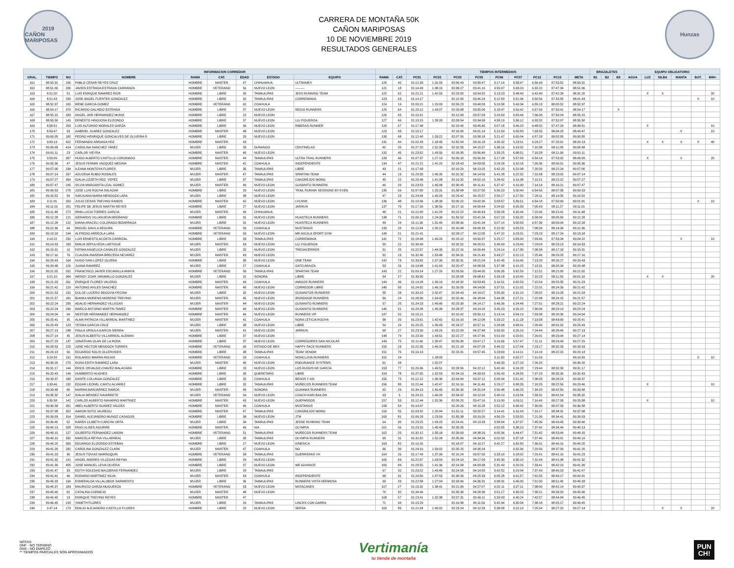2019
CAÑON MARIPOSAS
CARRERA DE MONTAÑA 50K
CAÑON MARIPOSAS
10 DE NOVIEMBRE 2019
RESULTADOS GENERALES
Hunzas
| | | | INFORMACION CORREDOR | | | | | | | | TIEMPOS INTERMEDIOS | | | | | | | | | BRAZALETES | | | EQUIPO OBLIGATORIO | | | | | |
| --- | --- | --- | --- | --- | --- | --- | --- | --- | --- | --- | --- | --- | --- | --- | --- | --- | --- | --- | --- | --- | --- | --- | --- | --- | --- | --- | --- | --- |
| GRAL. | TIEMPO | NO | NOMBRE | RAMA | CAT. | EDAD | ESTADO | EQUIPO | RAMA | CAT. | PC01 | PC02 | PC03 | PC05 | PC06 | PC07 | PC12 | PC13 | META | B1 | B2 | B3 | AGUA | LUZ | SILBA | MANTA | BOT. | MIN+ |
| 161 | 08:50:31 | 106 | PABLO CESAR REYES CRUZ | HOMBRE | MASTER | 47 | CHIHUAHUA | ULTRAMEX | 120 | 42 | 01:12:33 | 1:31:55 | 02:09:43 | 03:50:47 | 5:17:14 | 5:58:47 | 6:56:43 | 07:53:52 | 08:50:31 | | | | | | | | | |
| 162 | 08:51:06 | 206 | JAVIER ESTRADA ESTRADA CARRANZA | HOMBRE | VETERANO | 56 | NUEVO LEON | ——— | 121 | 18 | 01:14:43 | 1:38:19 | 02:08:27 | 03:41:16 | 4:55:07 | 5:33:29 | 6:32:22 | 07:47:34 | 08:51:06 | | | | | | | | | |
| 163 | 8:51:20 | 51 | LUIS ENRIQUE RAMIREZ RIOS | HOMBRE | LIBRE | 39 | TAMAULIPAS | JESS RUNNING TEAM | 122 | 62 | 01:21:21 | 1:42:55 | 02:23:05 | 03:54:32 | 5:13:23 | 5:48:40 | 6:42:40 | 07:42:28 | 08:31:20 | | | | | X | X | | | 20 |
| 164 | 8:51:43 | 230 | JOSE ANGEL FUENTES GONZALEZ | HOMBRE | LIBRE | 32 | TAMAULIPAS | CORREMANIA | 123 | 63 | 01:14:17 | | 02:12:00 | 03:46:24 | 5:12:50 | 5:51:34 | 6:50:56 | 07:53:55 | 08:41:43 | | | | | | | | X | 10 |
| 165 | 08:52:37 | 165 | RENE GARCIA GOMEZ | HOMBRE | VETERANO | 62 | COAHUILA | | 124 | 19 | 01:09:21 | 1:29:03 | 02:09:23 | 03:40:03 | 5:10:58 | 5:49:34 | 6:55:13 | 08:00:52 | 08:52:37 | | | | | | | | | |
| 166 | 08:54:17 | 370 | RICARDO GALINDO ESTRADA | HOMBRE | LIBRE | 37 | NUEVO LEON | REGIO RUNNERS | 125 | 64 | 01:20:12 | 1:43:07 | 02:20:08 | 03:55:06 | 5:18:47 | 5:59:42 | 6:57:59 | 07:59:41 | 08:54:17 | | | X | | | | | | |
| 167 | 08:55:15 | 333 | ANGEL JAIR HERNANDEZ MUNIZ | HOMBRE | LIBRE | 22 | NUEVO LEON | | 126 | 65 | 01:15:51 | | 02:12:00 | 03:57:03 | 5:24:09 | 6:05:46 | 7:06:00 | 07:59:24 | 08:55:15 | | | | | | | | | |
| 168 | 08:55:50 | 145 | ERNESTO HINOJOSA ELIZONDO | HOMBRE | LIBRE | 37 | NUEVO LEON | LILI FIGUEROA | 127 | 66 | 01:10:15 | 1:28:33 | 02:03:54 | 03:34:58 | 4:58:19 | 5:36:12 | 6:33:32 | 07:52:07 | 08:55:50 | | | | | | | | | |
| 169 | 8:58:51 | 203 | LUIS ALFONSO MORALES GARZA | HOMBRE | LIBRE | 36 | NUEVO LEON | RIBERAS RUNNER | 128 | 67 | 01:17:48 | | 02:10:40 | 03:45:45 | 5:07:18 | 5:46:20 | 6:48:02 | 07:47:24 | 08:48:51 | | | | | X | | | | 10 |
| 170 | 8:59:47 | 93 | GABRIEL JUAREZ GONZALEZ | HOMBRE | MASTER | 48 | NUEVO LEON | | 129 | 43 | 01:15:17 | | 02:16:00 | 04:01:14 | 5:21:59 | 6:05:50 | 7:03:55 | 08:04:25 | 08:49:47 | | | | | | | X | | 10 |
| 171 | 09:00:05 | 182 | PEDRO HENRIQUE GONCALVES DE OLIVEIRA R | HOMBRE | LIBRE | 33 | NUEVO LEON | | 130 | 68 | 01:12:40 | 1:33:22 | 02:07:50 | 03:58:18 | 5:21:47 | 6:05:04 | 6:57:28 | 08:02:05 | 09:00:05 | | | | | | | | | |
| 172 | 9:00:13 | 422 | FERNANDO ARRIAGA HDZ | HOMBRE | MASTER | 43 | | | 131 | 44 | 01:02:43 | 1:18:45 | 01:52:04 | 03:16:18 | 4:35:32 | 5:23:11 | 6:23:27 | 07:25:01 | 08:20:13 | | | | | X | X | X | X | 40 |
| 173 | 09:00:48 | 414 | CAROLINA SANCHEZ YANEZ | MUJER | LIBRE | 33 | DURANGO | CENTINELAS | 42 | 20 | 01:27:20 | 1:52:39 | 02:32:55 | 04:15:57 | 5:38:16 | 6:15:02 | 7:10:38 | 08:11:00 | 09:00:48 | | | | | | | | | |
| 174 | 09:01:11 | 23 | CARLOS VIEYRA | HOMBRE | MASTER | 40 | NUEVO LEON | | 132 | 45 | 01:23:52 | 1:43:56 | 02:18:35 | 03:56:40 | 5:33:25 | 6:08:51 | 7:10:28 | 08:11:39 | 09:01:11 | | | | | | | | | |
| 175 | 9:03:09 | 307 | HUGO ALBERTO CASTILLO CORONADO | HOMBRE | MASTER | 44 | TAMAULIPAS | ULTRA TRAIL RUNNERS | 133 | 46 | 01:07:37 | 1:27:13 | 02:06:10 | 03:56:39 | 5:17:28 | 5:57:09 | 6:54:14 | 07:53:32 | 08:43:09 | | | | | X | | X | | 20 |
| 176 | 09:05:36 | 47 | JESUS FERMIN VAZQUEZ MEDINA | HOMBRE | MASTER | 42 | COAHUILA | INDEPENDIENTE | 134 | 47 | 01:21:21 | 1:41:29 | 02:18:43 | 04:03:05 | 5:29:28 | 6:10:18 | 7:09:36 | 08:06:01 | 09:05:36 | | | | | | | | | |
| 177 | 09:07:00 | 234 | ILEANA MONTOYA FLORES | MUJER | LIBRE | 35 | TAMAULIPAS | LIBRE | 43 | 21 | 01:17:43 | | 02:19:29 | 04:13:25 | 5:42:20 | 6:22:08 | 7:20:50 | 08:22:24 | 09:07:00 | | | | | | | | | |
| 178 | 09:07:14 | 257 | AZUCENA RUBIO ROSALES | MUJER | MASTER | 47 | TAMAULIPAS | SPARTAN TEAM | 44 | 19 | 01:23:35 | 1:45:35 | 02:31:32 | 04:14:09 | 5:41:28 | 6:22:32 | 7:19:58 | 08:23:02 | 09:07:14 | | | | | | | | | |
| 179 | 09:07:27 | 354 | IDALIA LIZZETH RDZ. YEPEZ | MUJER | LIBRE | 37 | TAMAULIPAS | CANGREJOS WONG | 45 | 22 | 01:20:48 | 1:41:08 | 02:19:32 | 04:02:10 | 5:28:42 | 6:16:38 | 7:19:21 | 08:22:22 | 09:07:27 | | | | | | | | | |
| 180 | 09:07:47 | 245 | SILVIA MARGARITA LEAL GOMEZ | MUJER | MASTER | 49 | NUEVO LEON | GUSANITO RUNNERS | 46 | 20 | 01:23:53 | 1:45:08 | 02:30:45 | 04:11:41 | 5:37:47 | 6:16:30 | 7:14:14 | 08:16:21 | 09:07:47 | | | | | | | | | |
| 181 | 09:09:53 | 278 | JOSE LUIS ROCHA SALAZAR | HOMBRE | LIBRE | 29 | NUEVO LEON | TRAIL RUNNIN SESSIONS BY EVEN | 135 | 69 | 01:07:00 | 1:25:31 | 01:58:48 | 03:27:50 | 5:06:23 | 5:50:40 | 6:54:56 | 08:07:35 | 09:09:53 | | | | | | | | | |
| 182 | 09:10:52 | 54 | SANJUANA MARIA MENDOZA LARA | MUJER | LIBRE | 38 | NUEVO LEON | | 47 | 23 | 01:24:04 | 1:49:20 | 02:29:42 | 04:15:57 | 5:50:17 | 6:27:50 | 7:28:11 | 08:19:35 | 09:10:52 | | | | | | | | | |
| 183 | 9:11:01 | 269 | JULIO CESAR TREVINO RAMOS | HOMBRE | MASTER | 42 | NUEVO LEON | LYCANS | 136 | 48 | 01:10:46 | 1:28:39 | 02:06:22 | 03:42:36 | 5:03:57 | 5:39:51 | 6:54:10 | 07:59:09 | 09:01:01 | | | | | | | | X | 10 |
| 184 | 09:11:01 | 251 | FELIPE DE JESUS MARTIN REYES | HOMBRE | LIBRE | 27 | NUEVO LEON | JARRUN | 137 | 70 | 01:17:39 | 1:38:56 | 02:17:16 | 04:00:44 | 5:24:02 | 6:05:39 | 7:05:43 | 08:11:27 | 09:11:01 | | | | | | | | | |
| 185 | 09:11:48 | 272 | IRMA LUCIA TORRES GARCIA | MUJER | MASTER | 40 | CHIHUAHUA | | 48 | 21 | 01:21:00 | 1:41:20 | 02:22:22 | 04:40:43 | 5:58:28 | 6:32:44 | 7:22:06 | 08:15:41 | 09:11:48 | | | | | | | | | |
| 186 | 09:12:28 | 121 | GERARDO VILLANUEVA MEDRANO | HOMBRE | LIBRE | 31 | NUEVO LEON | HUASTECA RUNNERS | 138 | 71 | 01:06:13 | 1:24:39 | 01:59:52 | 03:41:34 | 5:07:23 | 5:55:32 | 6:58:06 | 08:05:50 | 09:12:28 | | | | | | | | | |
| 187 | 09:12:28 | 122 | DIANA ARACELI COLORADO BIZARRAGA | MUJER | LIBRE | 31 | NUEVO LEON | HUASTECA RUNNERS | 49 | 24 | 01:11:30 | 1:31:40 | 02:08:46 | 03:41:34 | 5:07:14 | 5:50:53 | 6:57:36 | 08:03:04 | 09:12:28 | | | | | | | | | |
| 188 | 09:12:36 | 64 | MIGUEL DAVILA SEGURA | HOMBRE | VETERANO | 59 | COAHUILA | MUSTANGS | 139 | 20 | 01:12:04 | 1:32:21 | 02:10:48 | 04:00:33 | 5:22:32 | 6:05:53 | 7:08:39 | 08:14:34 | 09:12:36 | | | | | | | | | |
| 189 | 09:13:18 | 244 | ALFREDO ARREOLA LARA | HOMBRE | VETERANO | 59 | NUEVO LEON | MR AGUILA SPORT GYM | 140 | 21 | 01:21:41 | | 02:28:17 | 04:12:05 | 5:47:22 | 6:23:31 | 7:23:23 | 08:17:24 | 09:13:18 | | | | | | | | | |
| 190 | 9:14:22 | 232 | LUIS ERNESTO ACOSTA CARRIZAL | HOMBRE | LIBRE | 33 | TAMAULIPAS | CORREMANIA | 141 | 72 | 01:18:08 | 1:49:26 | 02:15:12 | 03:50:37 | 5:25:17 | 6:03:00 | 7:03:46 | 07:53:34 | 09:04:22 | | | | | | | X | | 10 |
| 191 | 09:14:53 | 100 | EMILIA SEPULVEDA LARTIGUE | MUJER | MASTER | 43 | NUEVO LEON | LILI FIGUEROA | 50 | 22 | 01:30:40 | | 02:32:52 | 04:20:51 | 5:45:09 | 6:23:49 | 7:23:04 | 08:23:13 | 09:14:53 | | | | | | | | | |
| 192 | 09:15:31 | 10 | FATIMA ANGELICA CANALES GONZALEZ | MUJER | LIBRE | 32 | NUEVO LEON | TREOACERROS | 51 | 25 | 01:22:57 | 1:44:35 | 02:22:26 | 04:09:49 | 5:29:14 | 6:17:30 | 7:08:58 | 08:17:18 | 09:15:31 | | | | | | | | | |
| 193 | 09:17:16 | 76 | CLAUDIA IRASEMA BRECEDA NEVAREZ | MUJER | MASTER | 43 | NUEVO LEON | | 52 | 23 | 01:32:46 | 1:53:48 | 02:34:31 | 04:21:49 | 5:43:27 | 6:22:13 | 7:25:46 | 08:29:20 | 09:17:16 | | | | | | | | | |
| 194 | 09:20:43 | 164 | HUGO IVAN LOPEZ OLVERA | HOMBRE | LIBRE | 35 | NUEVO LEON | ONE TEAM | 142 | 73 | 01:33:02 | 1:57:30 | 02:39:31 | 04:21:04 | 5:42:45 | 6:16:46 | 7:13:20 | 08:26:27 | 09:20:43 | | | | | | | | | |
| 195 | 09:20:48 | 126 | JUANA RAMIREZ | MUJER | LIBRE | 27 | COAHUILA | GATO ARAIZA | 53 | 26 | 01:19:08 | 1:41:04 | 02:20:47 | 04:08:58 | 5:37:38 | 6:16:25 | 7:13:31 | 08:26:34 | 09:20:48 | | | | | | | | | |
| 196 | 09:21:02 | 262 | FRANCISCO JAVIER ESCAMILLA AMAYA | HOMBRE | VETERANO | 56 | TAMAULIPAS | SPARTAN TEAM | 143 | 22 | 01:09:14 | 1:27:26 | 02:03:56 | 03:44:50 | 5:06:35 | 5:52:59 | 7:12:51 | 08:21:00 | 09:21:02 | | | | | | | | | |
| 197 | 9:21:10 | 304 | WENDY ZOAR JARAMILLO GONZALEZ | MUJER | LIBRE | 31 | SONORA | LIBRE | 54 | 27 | 01:30:30 | | 02:28:58 | 04:08:42 | 5:33:18 | 6:10:40 | 7:10:23 | 08:11:50 | 09:01:10 | | | | | X | X | | | 20 |
| 198 | 09:21:23 | 311 | ENRIQUE FLORES VALERIO | HOMBRE | MASTER | 49 | COAHUILA | AMIGOS RUNNERS | 144 | 49 | 01:19:28 | 1:39:19 | 02:18:32 | 03:53:45 | 5:16:51 | 6:02:53 | 7:15:54 | 08:25:35 | 09:21:23 | | | | | | | | | |
| 199 | 09:21:42 | 129 | ANTONIO AVILES SANCHEZ | HOMBRE | MASTER | 40 | NUEVO LEON | CORREDOR LIBRE | 145 | 50 | 01:24:02 | 1:46:18 | 02:26:05 | 04:14:00 | 5:37:51 | 6:21:02 | 7:22:01 | 08:24:39 | 09:21:42 | | | | | | | | | |
| 200 | 09:21:53 | 131 | DULCE LUCERO SEGOVIA PECINA | MUJER | LIBRE | 32 | NUEVO LEON | GUSANITOS RUNNERS | 55 | 28 | 01:33:10 | 2:02:47 | 02:34:43 | 04:19:07 | 5:55:30 | 6:31:10 | 7:28:02 | 08:19:28 | 09:21:53 | | | | | | | | | |
| 201 | 09:21:57 | 181 | BIANKA MORENO MORENO TREVINO | MUJER | MASTER | 45 | NUEVO LEON | IRONDOOR RUNNERS | 56 | 24 | 01:28:36 | 1:54:42 | 02:32:46 | 04:18:04 | 5:44:35 | 6:27:21 | 7:22:38 | 08:24:15 | 09:21:57 | | | | | | | | | |
| 202 | 09:22:24 | 295 | ADALID HERNANDEZ VILLEGAS | MUJER | MASTER | 44 | NUEVO LEON | GUSANITO RUNNERS | 57 | 25 | 01:24:23 | 1:45:40 | 02:29:39 | 04:14:17 | 5:46:36 | 6:24:48 | 7:27:51 | 08:28:21 | 09:22:24 | | | | | | | | | |
| 203 | 09:22:24 | 296 | MARCO ANTONIO MARTIN TAMEZ | HOMBRE | MASTER | 40 | NUEVO LEON | GUSANITO RUNNERS | 146 | 51 | 01:24:28 | 1:45:39 | 02:28:37 | 04:14:26 | 5:45:23 | 6:26:15 | 7:30:06 | 08:29:13 | 09:22:24 | | | | | | | | | |
| 204 | 09:24:04 | 94 | NESTOR HERNANDEZ HERNANDEZ | HOMBRE | MASTER | 46 | NUEVO LEON | RUNNERS VIP | 147 | 52 | 01:15:21 | | 02:10:42 | 03:50:12 | 5:13:14 | 5:54:19 | 7:03:38 | 08:20:36 | 09:24:04 | | | | | | | | | |
| 205 | 09:25:41 | 35 | ALMA PATRICIA VILLARREAL MARTINEZ | MUJER | MASTER | 41 | COAHUILA | NORA LETICIA ROCHA | 58 | 26 | 01:23:01 | 1:42:42 | 02:19:10 | 04:12:08 | 5:33:22 | 6:11:23 | 7:13:58 | 08:43:09 | 09:25:41 | | | | | | | | | |
| 206 | 09:25:43 | 123 | YESIKA GARCIA CRUZ | MUJER | LIBRE | 38 | NUEVO LEON | LIBRE | 59 | 29 | 01:20:25 | 1:39:43 | 02:18:57 | 03:57:11 | 5:28:08 | 6:08:41 | 7:20:40 | 08:31:32 | 09:25:43 | | | | | | | | | |
| 207 | 09:27:13 | 248 | PAULA URSULA GARCIA SIERRA | MUJER | MASTER | 41 | NUEVO LEON | JARRUN | 60 | 27 | 01:23:39 | 1:43:29 | 02:22:09 | 04:27:48 | 5:50:00 | 6:26:19 | 7:24:44 | 08:28:45 | 09:27:13 | | | | | | | | | |
| 208 | 09:27:14 | 45 | JESUS ALBERTO VILLARREAL ALEMAN | HOMBRE | LIBRE | 37 | NUEVO LEON | | 148 | 74 | 01:23:39 | 1:43:51 | 02:22:27 | 04:27:46 | 5:51:09 | 6:29:01 | 7:26:01 | 08:29:04 | 09:27:14 | | | | | | | | | |
| 209 | 09:27:29 | 137 | JONATHAN OLAN DE LA ROSA | HOMBRE | LIBRE | 37 | NUEVO LEON | CORREDORES SAN NICOLÁS | 149 | 75 | 01:11:46 | 1:30:47 | 02:06:30 | 03:47:17 | 5:16:06 | 5:57:47 | 7:11:11 | 08:29:43 | 09:27:29 | | | | | | | | | |
| 210 | 09:28:53 | 225 | JOSE HECTOR MENDOZA TORRES | HOMBRE | VETERANO | 60 | ESTADO DE MEX | HAPPY FACE RUNNERS | 150 | 23 | 01:22:35 | 1:45:31 | 02:21:18 | 04:07:28 | 5:40:22 | 6:27:04 | 7:23:17 | 08:32:33 | 09:28:53 | | | | | | | | | |
| 211 | 09:29:13 | 96 | EDUARDO SOLIS OLLERVIDES | HOMBRE | LIBRE | 38 | TAMAULIPAS | TEAM VENOM | 151 | 76 | 01:16:13 | | 02:15:31 | 03:57:45 | 5:23:09 | 6:14:11 | 7:14:19 | 08:22:15 | 09:29:13 | | | | | | | | | |
| 212 | 9:29:59 | 191 | ROLANDO IBARRA RIOJAS | HOMBRE | VETERANO | 53 | COAHUILA | MONCLOVA RUNNERS | 152 | 24 | | 1:28:09 | | | 5:11:50 | 6:02:27 | 7:11:03 | | 09:19:59 | | | | | | | | X | 10 |
| 213 | 09:30:20 | 275 | ROSA EDITH RAMIREZ LARA | MUJER | MASTER | 46 | NUEVO LEON | ENDURANCE SYSTEMS | 61 | 28 | | 1:52:07 | | | 5:49:33 | 6:27:26 | 7:26:25 | | 09:30:20 | | | | | | | | | |
| 214 | 09:31:17 | 144 | ERICK OSVALDO CHAVEZ MALACARA | HOMBRE | LIBRE | 23 | NUEVO LEON | LOS RUDOS DE GARCÍA | 153 | 77 | 01:26:36 | 1:49:51 | 02:28:56 | 04:22:12 | 5:42:49 | 6:24:28 | 7:23:44 | 08:32:39 | 09:31:17 | | | | | | | | | |
| 215 | 09:32:43 | 149 | HUMBERTO HUGHES | HOMBRE | LIBRE | 30 | QUERETARO | LIBRE | 154 | 78 | 01:27:05 | 1:52:53 | 02:34:13 | 04:33:53 | 5:56:43 | 6:28:55 | 7:37:29 | 08:35:36 | 09:32:43 | | | | | | | | | |
| 216 | 09:33:37 | 180 | DANTE COLUNGA GONZALEZ | HOMBRE | LIBRE | 32 | COAHUILA | BESOS Y ASI | 155 | 79 | 01:12:12 | 1:30:30 | 02:04:00 | 03:37:12 | 5:05:34 | 5:51:42 | 7:08:03 | 08:28:24 | 09:33:37 | | | | | | | | | |
| 217 | 9:33:46 | 132 | EDGAR LEONEL CANTU ALVAREZ | HOMBRE | LIBRE | 32 | TAMAULIPAS | MUÑECOS RUNNERS TEAM | 156 | 80 | 01:22:44 | 1:42:47 | 02:16:16 | 04:11:46 | 5:29:17 | 6:08:35 | 7:10:25 | 08:22:56 | 09:23:46 | | | | | X | | | | 10 |
| 218 | 09:33:48 | 86 | MARINA MANJARREZ RAMOS | MUJER | MASTER | 40 | SONORA | GUAIMAS RUNNERS | 62 | 29 | 01:34:13 | 1:56:45 | 02:36:39 | 04:31:04 | 5:56:48 | 6:36:25 | 7:34:20 | 08:42:59 | 09:33:48 | | | | | | | | | |
| 219 | 09:35:32 | 147 | IDALIA MENDEZ NAVARRETE | MUJER | VETERANO | 54 | NUEVO LEON | COACH KARI BAILÓN | 63 | 5 | 01:24:15 | 1:46:05 | 02:34:02 | 04:12:04 | 5:40:19 | 6:23:54 | 7:33:31 | 08:42:54 | 09:35:32 | | | | | | | | | |
| 220 | 9:35:58 | 142 | CARLOS ALBERTO NAVARRO MARTINEZ | HOMBRE | MASTER | 43 | NUEVO LEON | GUEPARDOS | 157 | 53 | 01:12:44 | 1:32:36 | 02:09:20 | 03:47:16 | 5:19:39 | 6:09:11 | 7:16:49 | 08:27:33 | 09:25:58 | | | | | X | | | | 10 |
| 221 | 09:36:58 | 351 | ABEL ALBERTO SUAREZ VALDES | HOMBRE | MASTER | 46 | COAHUILA | MUSTANGS | 158 | 54 | 01:14:47 | | 02:20:26 | 04:15:28 | 5:52:12 | 6:36:42 | 7:39:06 | 08:37:03 | 09:36:58 | | | | | | | | | |
| 222 | 09:37:08 | 352 | AARON SOTO JAUREGU | HOMBRE | MASTER | 47 | TAMAULIPAS | CANGREJOS WONG | 159 | 55 | 01:03:32 | 1:20:44 | 01:52:11 | 03:20:57 | 5:14:41 | 6:16:43 | 7:19:17 | 08:34:31 | 09:37:08 | | | | | | | | | |
| 223 | 09:39:03 | 314 | DANIEL ALEJANDRO MUNOZ CASADOS | HOMBRE | LIBRE | 38 | NUEVO LEON | JTM | 160 | 81 | 01:06:28 | 1:23:59 | 01:55:38 | 03:19:26 | 4:56:29 | 5:53:50 | 7:21:36 | 08:34:41 | 09:39:03 | | | | | | | | | |
| 224 | 09:39:40 | 52 | KAREN LILIBETH CARCINI ORTA | MUJER | LIBRE | 34 | TAMAULIPAS | JESSE RUNNING TEAM | 64 | 30 | 01:23:25 | 1:43:25 | 02:24:41 | 04:13:33 | 5:58:04 | 6:37:07 | 7:45:39 | 08:49:45 | 09:39:40 | | | | | | | | | |
| 225 | 09:40:13 | 328 | ENIO ULISES AGUIRRE | HOMBRE | MASTER | 46 | N/A | OLYMPIA | 161 | 56 | 01:23:26 | 1:45:46 | 02:35:05 | | 6:02:55 | 6:38:19 | 7:37:42 | 08:34:44 | 09:40:13 | | | | | | | | | |
| 226 | 09:40:15 | 127 | GILBERTO FERNANDEZ LANDIN | HOMBRE | VETERANO | 51 | TAMAULIPAS | MUÑECOS RUNNERS TEAM | 162 | 25 | 01:32:12 | 1:55:18 | 02:39:09 | 04:38:29 | 6:05:36 | 6:44:47 | 7:51:42 | 08:53:44 | 09:40:15 | | | | | | | | | |
| 227 | 09:40:19 | 332 | MARCELA REYNA VILLARREAL | MUJER | LIBRE | 30 | TAMAULIPAS | OLYMPIA RUNNERS | 65 | 31 | 01:31:02 | 1:52:28 | 02:35:00 | 04:34:36 | 6:02:50 | 6:37:18 | 7:37:46 | 08:46:01 | 09:40:19 | | | | | | | | | |
| 228 | 09:40:20 | 356 | EDUARDO ELIZONDO ESTEBAN | HOMBRE | LIBRE | 27 | NUEVO LEON | KINESICA | 163 | 82 | 01:16:26 | | 02:18:07 | 04:10:27 | 5:42:27 | 6:32:50 | 7:36:51 | 08:46:16 | 09:40:20 | | | | | | | | | |
| 229 | 09:41:20 | 282 | CAROLINA GONZALEZ CLARK | MUJER | MASTER | 47 | COAHUILA | NO | 66 | 30 | 01:24:16 | 1:59:02 | 02:35:15 | 04:30:24 | | 6:32:36 | 7:29:56 | 08:37:39 | 09:41:20 | | | | | | | | | |
| 230 | 09:41:23 | 36 | JESUS TOVIAS MARROQUIN | HOMBRE | VETERANO | 58 | TAMAULIPAS | GUERRERAS VH | 164 | 26 | 01:17:49 | 1:37:39 | 02:16:24 | 03:57:56 | 5:33:10 | 6:18:02 | 7:29:41 | 08:41:16 | 09:41:23 | | | | | | | | | |
| 231 | 09:41:32 | 141 | ANGEL ANDRES VILLEGAS REYNA | HOMBRE | LIBRE | 29 | NUEVO LEON | | 165 | 83 | 01:22:07 | 1:43:54 | 02:24:19 | 04:17:09 | 5:45:30 | 6:30:10 | 7:31:44 | 08:41:38 | 09:41:32 | | | | | | | | | |
| 232 | 09:41:39 | 405 | JOSE MANUEL LEIVA OLVERA | HOMBRE | LIBRE | 37 | NUEVO LEON | WE ADVANCE | 166 | 84 | 01:20:55 | 1:41:36 | 02:19:58 | 04:03:38 | 5:31:49 | 6:20:26 | 7:33:41 | 08:42:19 | 09:41:39 | | | | | | | | | |
| 233 | 09:41:47 | 33 | EDITH SOLEDAD BALDERAS FERNANDEZ | MUJER | LIBRE | 29 | TAMAULIPAS | | 67 | 32 | 01:23:22 | 1:43:40 | 02:24:58 | 04:14:50 | 5:42:52 | 6:29:54 | 7:37:49 | 08:46:23 | 09:41:47 | | | | | | | | | |
| 234 | 09:42:41 | 46 | ROSARIO MARTINEZ SILVA | MUJER | MASTER | 43 | COAHUILA | INDEPENDIENTE | 68 | 31 | 01:24:56 | 1:47:53 | 02:30:39 | 04:25:33 | 6:05:28 | 6:41:57 | 7:41:55 | 08:49:17 | 09:42:41 | | | | | | | | | |
| 235 | 09:45:33 | 196 | ESMERALDA VILLALOBOS SARMIENTO | MUJER | LIBRE | 36 | TAMAULIPAS | RUNNERS VISTA HERMOSA | 69 | 33 | 01:22:58 | 1:27:04 | 02:33:06 | 04:36:31 | 6:08:31 | 6:46:05 | 7:51:50 | 08:51:45 | 09:45:33 | | | | | | | | | |
| 236 | 09:45:37 | 183 | MAURICIO GARZA MUGUERZA | HOMBRE | VETERANO | 53 | NUEVO LEON | MATACANES | 167 | 27 | 01:15:32 | 1:38:41 | 02:21:00 | 04:27:07 | 6:02:11 | 6:37:11 | 7:38:00 | 08:42:14 | 09:45:37 | | | | | | | | | |
| 237 | 09:45:40 | 81 | CATALINA CORNEJO | MUJER | MASTER | 48 | NUEVO LEON | | 70 | 32 | 01:34:46 | | 02:35:30 | 04:28:30 | 5:51:17 | 6:30:25 | 7:30:21 | 08:33:20 | 09:45:40 | | | | | | | | | |
| 238 | 09:46:45 | 13 | ENRIQUE TREVINO REYES | HOMBRE | MASTER | 47 | | | 168 | 57 | 01:13:41 | 1:32:38 | 02:07:31 | 03:46:11 | 5:33:43 | 6:40:24 | 7:42:57 | 08:44:04 | 09:46:45 | | | | | | | | | |
| 239 | 09:46:45 | 218 | YANETH FLORES | MUJER | LIBRE | 26 | TAMAULIPAS | LINCES CON GARRA | 71 | 34 | 01:15:29 | | 02:19:30 | 04:11:56 | 5:42:34 | 6:30:54 | 7:38:18 | 08:55:17 | 09:46:45 | | | | | | | | | |
| 240 | 9:47:14 | 179 | EMILIO ALEJANDRO CASTILLO FLORES | HOMBRE | LIBRE | 29 | NUEVO LEON | SERSA | 169 | 85 | 01:21:04 | 1:40:02 | 02:23:24 | 04:12:33 | 5:38:08 | 6:22:19 | 7:25:54 | 08:27:29 | 09:27:14 | | | | | | X | X | | 20 |
NOTAS:
DNF - NO TERMINO
DNS - NO EMPEZO
** TIEMPOS PARCIALES SON APROXIMADOS
Vertimanía
tu tienda de montaña
PUN
CH!